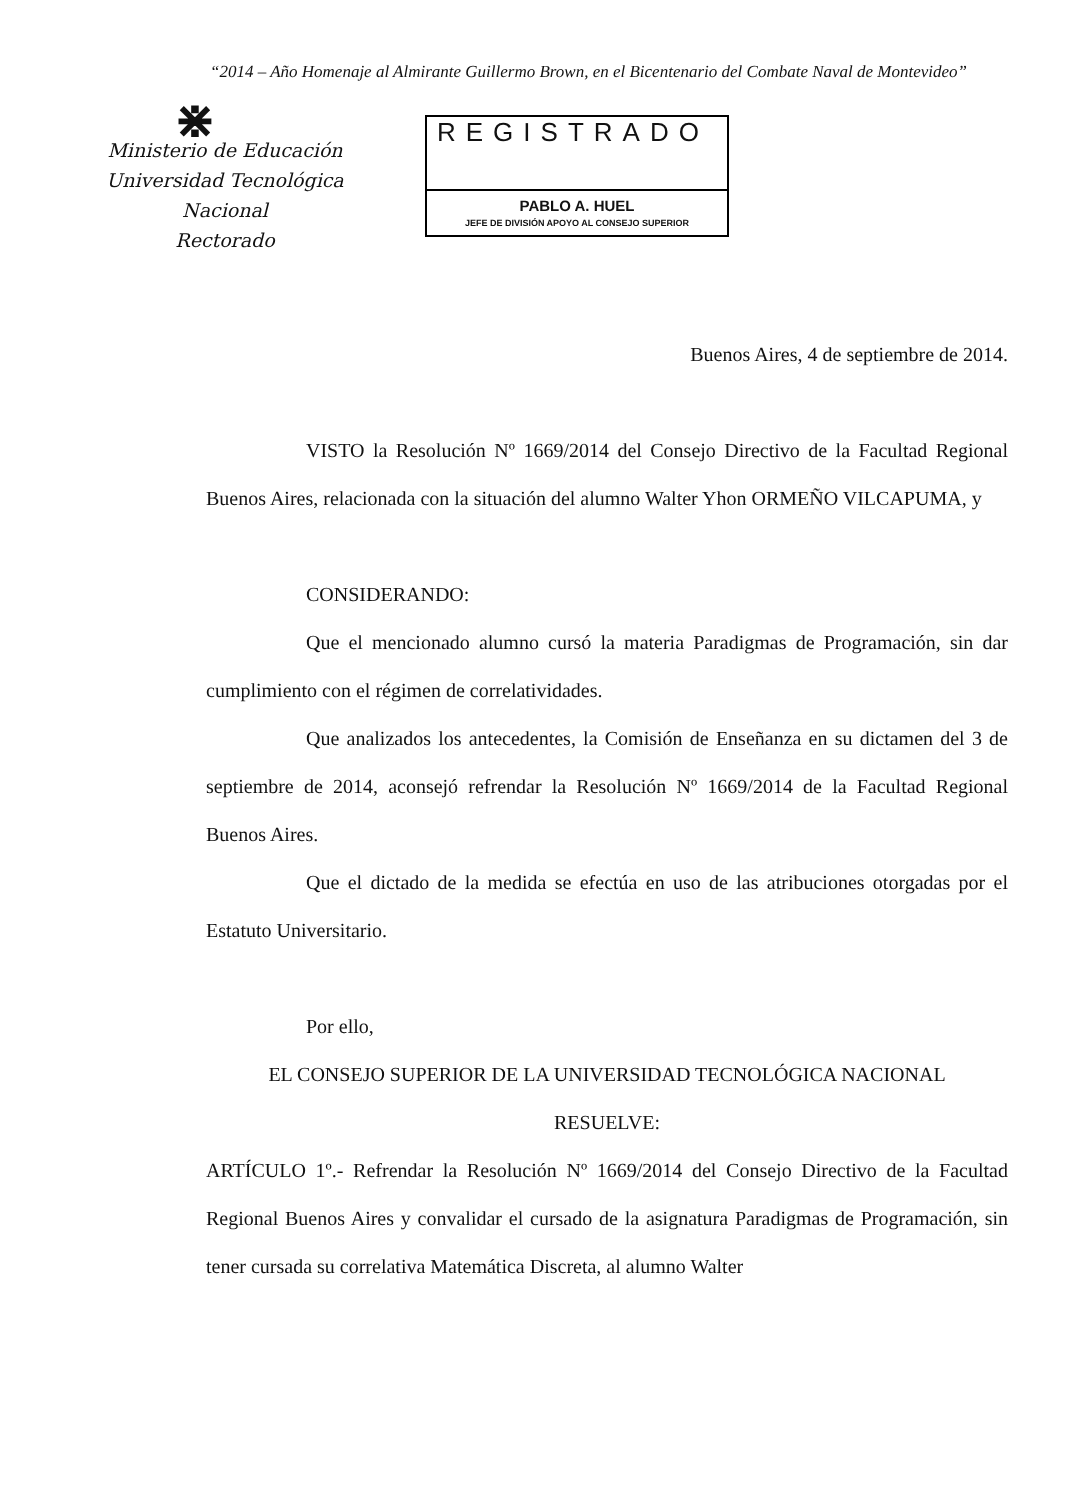“2014 – Año Homenaje al Almirante Guillermo Brown, en el Bicentenario del Combate Naval de Montevideo”
⋇
Ministerio de Educación
Universidad Tecnológica Nacional
Rectorado
REGISTRADO
PABLO A. HUEL
JEFE DE DIVISIÓN APOYO AL CONSEJO SUPERIOR
Buenos Aires, 4 de septiembre de 2014.
VISTO la Resolución Nº 1669/2014 del Consejo Directivo de la Facultad Regional Buenos Aires, relacionada con la situación del alumno Walter Yhon ORMEÑO VILCAPUMA, y
CONSIDERANDO:
Que el mencionado alumno cursó la materia Paradigmas de Programación, sin dar cumplimiento con el régimen de correlatividades.
Que analizados los antecedentes, la Comisión de Enseñanza en su dictamen del 3 de septiembre de 2014, aconsejó refrendar la Resolución Nº 1669/2014 de la Facultad Regional Buenos Aires.
Que el dictado de la medida se efectúa en uso de las atribuciones otorgadas por el Estatuto Universitario.
Por ello,
EL CONSEJO SUPERIOR DE LA UNIVERSIDAD TECNOLÓGICA NACIONAL
RESUELVE:
ARTÍCULO 1º.- Refrendar la Resolución Nº 1669/2014 del Consejo Directivo de la Facultad Regional Buenos Aires y convalidar el cursado de la asignatura Paradigmas de Programación, sin tener cursada su correlativa Matemática Discreta, al alumno Walter